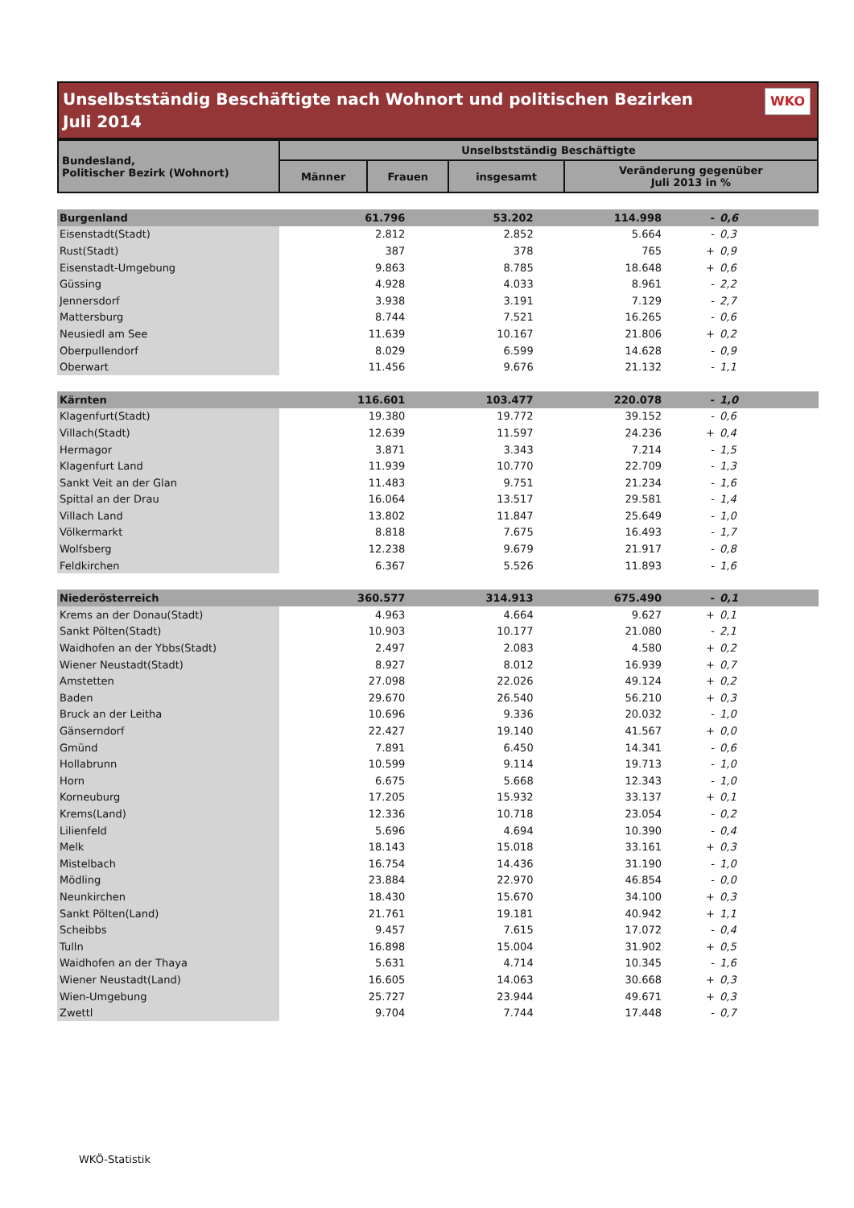Unselbstständig Beschäftigte nach Wohnort und politischen Bezirken
Juli 2014
WKO
| Bundesland, Politischer Bezirk (Wohnort) | Unselbstständig Beschäftigte | | | |
| --- | --- | --- | --- | --- |
| | Männer | Frauen | insgesamt | Veränderung gegenüber Juli 2013 in % |
| Burgenland | 61.796 | 53.202 | 114.998 | - | 0,6 |
| Eisenstadt(Stadt) | 2.812 | 2.852 | 5.664 | - | 0,3 |
| Rust(Stadt) | 387 | 378 | 765 | + | 0,9 |
| Eisenstadt-Umgebung | 9.863 | 8.785 | 18.648 | + | 0,6 |
| Güssing | 4.928 | 4.033 | 8.961 | - | 2,2 |
| Jennersdorf | 3.938 | 3.191 | 7.129 | - | 2,7 |
| Mattersburg | 8.744 | 7.521 | 16.265 | - | 0,6 |
| Neusiedl am See | 11.639 | 10.167 | 21.806 | + | 0,2 |
| Oberpullendorf | 8.029 | 6.599 | 14.628 | - | 0,9 |
| Oberwart | 11.456 | 9.676 | 21.132 | - | 1,1 |
| Kärnten | 116.601 | 103.477 | 220.078 | - | 1,0 |
| Klagenfurt(Stadt) | 19.380 | 19.772 | 39.152 | - | 0,6 |
| Villach(Stadt) | 12.639 | 11.597 | 24.236 | + | 0,4 |
| Hermagor | 3.871 | 3.343 | 7.214 | - | 1,5 |
| Klagenfurt Land | 11.939 | 10.770 | 22.709 | - | 1,3 |
| Sankt Veit an der Glan | 11.483 | 9.751 | 21.234 | - | 1,6 |
| Spittal an der Drau | 16.064 | 13.517 | 29.581 | - | 1,4 |
| Villach Land | 13.802 | 11.847 | 25.649 | - | 1,0 |
| Völkermarkt | 8.818 | 7.675 | 16.493 | - | 1,7 |
| Wolfsberg | 12.238 | 9.679 | 21.917 | - | 0,8 |
| Feldkirchen | 6.367 | 5.526 | 11.893 | - | 1,6 |
| Niederösterreich | 360.577 | 314.913 | 675.490 | - | 0,1 |
| Krems an der Donau(Stadt) | 4.963 | 4.664 | 9.627 | + | 0,1 |
| Sankt Pölten(Stadt) | 10.903 | 10.177 | 21.080 | - | 2,1 |
| Waidhofen an der Ybbs(Stadt) | 2.497 | 2.083 | 4.580 | + | 0,2 |
| Wiener Neustadt(Stadt) | 8.927 | 8.012 | 16.939 | + | 0,7 |
| Amstetten | 27.098 | 22.026 | 49.124 | + | 0,2 |
| Baden | 29.670 | 26.540 | 56.210 | + | 0,3 |
| Bruck an der Leitha | 10.696 | 9.336 | 20.032 | - | 1,0 |
| Gänserndorf | 22.427 | 19.140 | 41.567 | + | 0,0 |
| Gmünd | 7.891 | 6.450 | 14.341 | - | 0,6 |
| Hollabrunn | 10.599 | 9.114 | 19.713 | - | 1,0 |
| Horn | 6.675 | 5.668 | 12.343 | - | 1,0 |
| Korneuburg | 17.205 | 15.932 | 33.137 | + | 0,1 |
| Krems(Land) | 12.336 | 10.718 | 23.054 | - | 0,2 |
| Lilienfeld | 5.696 | 4.694 | 10.390 | - | 0,4 |
| Melk | 18.143 | 15.018 | 33.161 | + | 0,3 |
| Mistelbach | 16.754 | 14.436 | 31.190 | - | 1,0 |
| Mödling | 23.884 | 22.970 | 46.854 | - | 0,0 |
| Neunkirchen | 18.430 | 15.670 | 34.100 | + | 0,3 |
| Sankt Pölten(Land) | 21.761 | 19.181 | 40.942 | + | 1,1 |
| Scheibbs | 9.457 | 7.615 | 17.072 | - | 0,4 |
| Tulln | 16.898 | 15.004 | 31.902 | + | 0,5 |
| Waidhofen an der Thaya | 5.631 | 4.714 | 10.345 | - | 1,6 |
| Wiener Neustadt(Land) | 16.605 | 14.063 | 30.668 | + | 0,3 |
| Wien-Umgebung | 25.727 | 23.944 | 49.671 | + | 0,3 |
| Zwettl | 9.704 | 7.744 | 17.448 | - | 0,7 |
WKÖ-Statistik